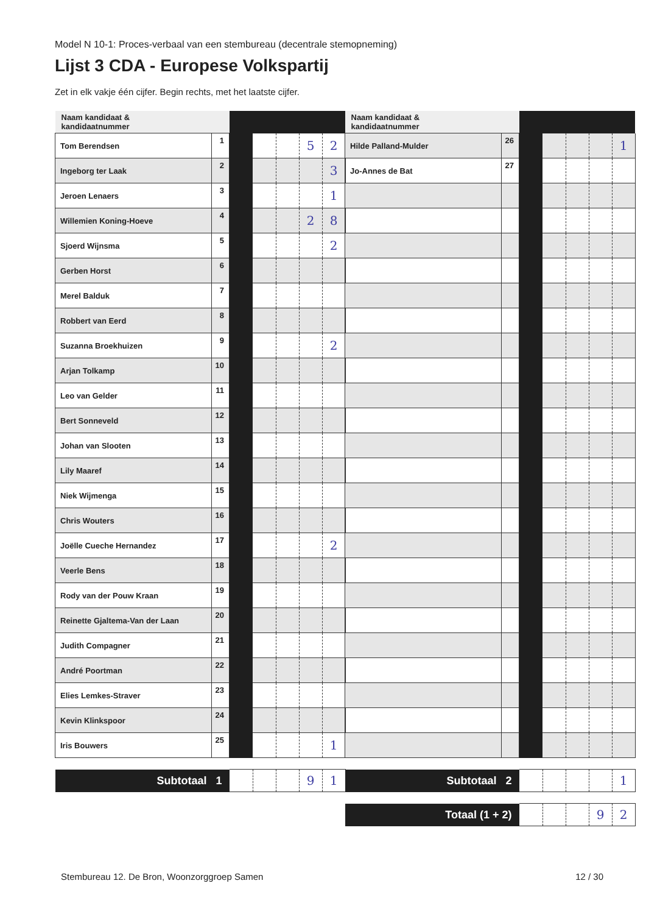Model N 10-1: Proces-verbaal van een stembureau (decentrale stemopneming)
Lijst 3 CDA - Europese Volkspartij
Zet in elk vakje één cijfer. Begin rechts, met het laatste cijfer.
| Naam kandidaat & kandidaatnummer | | | | | | |
| --- | --- | --- | --- | --- | --- | --- |
| Tom Berendsen | 1 | | | | 5 | 2 |
| Ingeborg ter Laak | 2 | | | | | 3 |
| Jeroen Lenaers | 3 | | | | | 1 |
| Willemien Koning-Hoeve | 4 | | | | 2 | 8 |
| Sjoerd Wijnsma | 5 | | | | | 2 |
| Gerben Horst | 6 | | | | | |
| Merel Balduk | 7 | | | | | |
| Robbert van Eerd | 8 | | | | | |
| Suzanna Broekhuizen | 9 | | | | | 2 |
| Arjan Tolkamp | 10 | | | | | |
| Leo van Gelder | 11 | | | | | |
| Bert Sonneveld | 12 | | | | | |
| Johan van Slooten | 13 | | | | | |
| Lily Maaref | 14 | | | | | |
| Niek Wijmenga | 15 | | | | | |
| Chris Wouters | 16 | | | | | |
| Joëlle Cueche Hernandez | 17 | | | | | 2 |
| Veerle Bens | 18 | | | | | |
| Rody van der Pouw Kraan | 19 | | | | | |
| Reinette Gjaltema-Van der Laan | 20 | | | | | |
| Judith Compagner | 21 | | | | | |
| André Poortman | 22 | | | | | |
| Elies Lemkes-Straver | 23 | | | | | |
| Kevin Klinkspoor | 24 | | | | | |
| Iris Bouwers | 25 | | | | | 1 |
| Subtotaal 1 | | | | | 9 | 1 |
| Naam kandidaat & kandidaatnummer | | | | | | |
| --- | --- | --- | --- | --- | --- | --- |
| Hilde Palland-Mulder | 26 | | | | | 1 |
| Jo-Annes de Bat | 27 | | | | | |
| Subtotaal 2 | | | | | | 1 |
| Totaal (1 + 2) | | | | | 9 | 2 |
Stembureau 12. De Bron, Woonzorggroep Samen 12 / 30